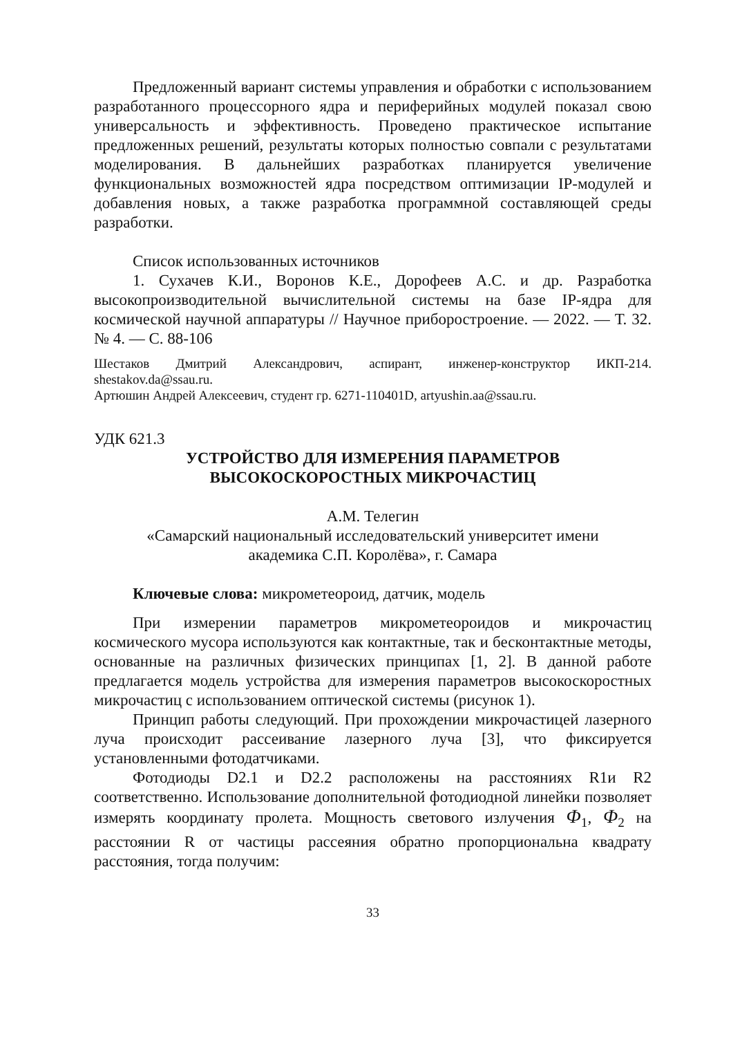Предложенный вариант системы управления и обработки с использованием разработанного процессорного ядра и периферийных модулей показал свою универсальность и эффективность. Проведено практическое испытание предложенных решений, результаты которых полностью совпали с результатами моделирования. В дальнейших разработках планируется увеличение функциональных возможностей ядра посредством оптимизации IP-модулей и добавления новых, а также разработка программной составляющей среды разработки.
Список использованных источников
1. Сухачев К.И., Воронов К.Е., Дорофеев А.С. и др. Разработка высокопроизводительной вычислительной системы на базе IP-ядра для космической научной аппаратуры // Научное приборостроение. — 2022. — Т. 32. № 4. — С. 88-106
Шестаков Дмитрий Александрович, аспирант, инженер-конструктор ИКП-214. shestakov.da@ssau.ru.
Артюшин Андрей Алексеевич, студент гр. 6271-110401D, artyushin.aa@ssau.ru.
УДК 621.3
УСТРОЙСТВО ДЛЯ ИЗМЕРЕНИЯ ПАРАМЕТРОВ
ВЫСОКОСКОРОСТНЫХ МИКРОЧАСТИЦ
А.М. Телегин
«Самарский национальный исследовательский университет имени
академика С.П. Королёва», г. Самара
Ключевые слова: микрометеороид, датчик, модель
При измерении параметров микрометеороидов и микрочастиц космического мусора используются как контактные, так и бесконтактные методы, основанные на различных физических принципах [1, 2]. В данной работе предлагается модель устройства для измерения параметров высокоскоростных микрочастиц с использованием оптической системы (рисунок 1).
Принцип работы следующий. При прохождении микрочастицей лазерного луча происходит рассеивание лазерного луча [3], что фиксируется установленными фотодатчиками.
Фотодиоды D2.1 и D2.2 расположены на расстояниях R1и R2 соответственно. Использование дополнительной фотодиодной линейки позволяет измерять координату пролета. Мощность светового излучения Φ<sub>1</sub>, Φ<sub>2</sub> на расстоянии R от частицы рассеяния обратно пропорциональна квадрату расстояния, тогда получим:
33